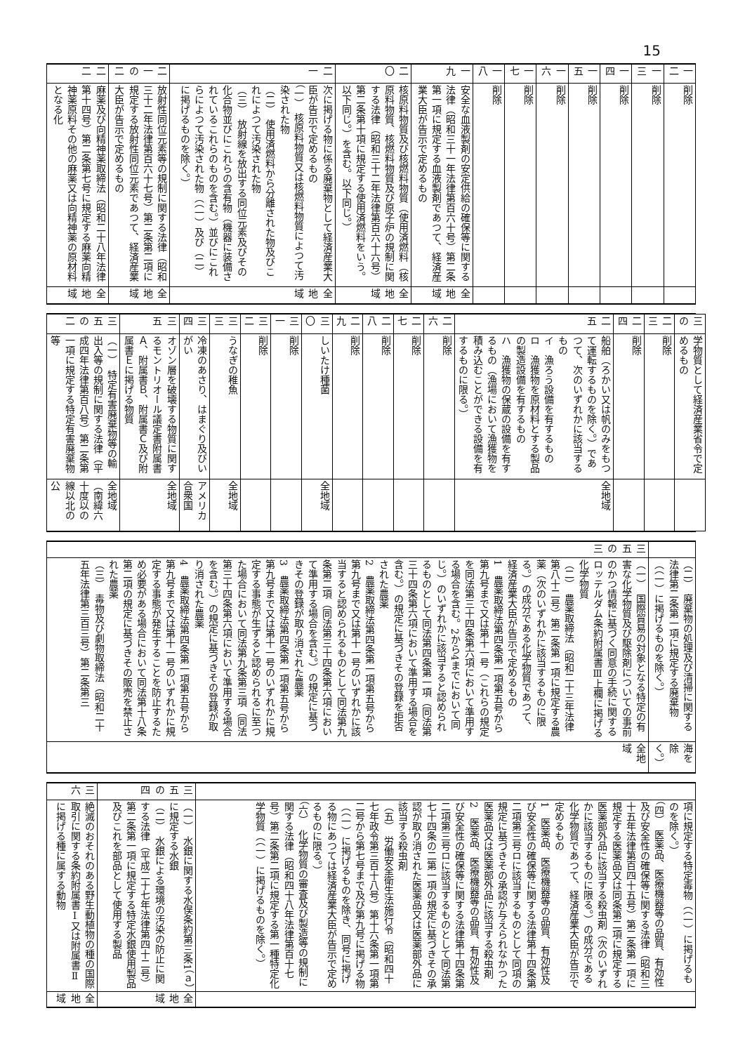15
| 一二 | 削除 | |
| 一三 | 削除 | |
| 一四 | 削除 | |
| 一五 | 削除 | |
| 一六 | 削除 | |
| 一七 | 削除 | |
| 一八 | 削除 | |
| 一九 | 安全な血液製剤の安定供給の確保等に関する法律（昭和三十一年法律第百六十号）第二条第一項に規定する血液製剤であつて、経済産業大臣が告示で定めるもの | 全地域 |
| 二〇 | 核原料物質及び核燃料物質（使用済燃料（核原料物質、核燃料物質及び原子炉の規制に関する法律（昭和三十二年法律第百六十六号）第二条第十項に規定する使用済燃料をいう。以下同じ。）を含む。以下同じ。） | 全地域 |
| 二一 | 次に掲げる物に係る廃棄物として経済産業大臣が告示で定めるもの （一） 核原料物質又は核燃料物質によつて汚染された物 （二） 使用済燃料から分離された物及びこれによつて汚染された物 （三） 放射線を放出する同位元素及びその化合物並びにこれらの含有物（機器に装備されているこれらのものを含む。）並びにこれらによつて汚染された物（（一）及び（二）に掲げるものを除く。） | 全地域 |
| 二一の二 | 放射性同位元素等の規制に関する法律（昭和三十二年法律第百六十七号）第二条第二項に規定する放射性同位元素であつて、経済産業大臣が告示で定めるもの | 全地域 |
| 二二 | 麻薬及び向精神薬取締法（昭和二十八年法律第十四号）第二条第七号に規定する麻薬向精神薬原料その他の麻薬又は向精神薬の原材料となる化 | 全地域 |
| 三の | 学物質として経済産業省令で定めるもの | |
| 二三 | 削除 | |
| 二四 | 削除 | |
| 二五 | 船舶（ろかい又は帆のみをもつて運転するものを除く。）であつて、次のいずれかに該当するもの イ 漁ろう設備を有するもの ロ 漁獲物を原材料とする製品の製造設備を有するもの ハ 漁獲物の保蔵の設備を有するもの（漁場において漁獲物を積み込むことができる設備を有するものに限る。） | 全地域 |
| 二六 | 削除 | |
| 二七 | 削除 | |
| 二八 | 削除 | |
| 二九 | 削除 | |
| 三〇 | しいたけ種菌 | 全地域 |
| 三一 | 削除 | |
| 三二 | 削除 | |
| 三三 | うなぎの稚魚 | 全地域 |
| 三四 | 冷凍のあさり、はまぐり及びいがい | アメリカ合衆国 |
| 三五 | オゾン層を破壊する物質に関するモントリオール議定書附属書Ａ、附属書Ｂ、附属書Ｃ及び附属書Ｅに掲げる物質 | 全地域 |
| 三五の二 | （一） 特定有害廃棄物等の輸出入等の規制に関する法律（平成四年法律第百八号）第二条第一項に規定する特定有害廃棄物等 | 全地域（南緯六十度以の線以北の公 |
| | （二） 廃棄物の処理及び清掃に関する法律第二条第一項に規定する廃棄物（（一）に掲げるものを除く。） | 海を除く。） |
| 三五の三 | （一） 国際貿易の対象となる特定の有害な化学物質及び駆除剤についての事前のかつ情報に基づく同意の手続に関するロッテルダム条約附属書Ⅲ上欄に掲げる化学物質 （二） 農薬取締法（昭和二十三年法律第八十二号）第二条第一項に規定する農薬（次のいずれかに該当するものに限る。）の成分である化学物質であつて、経済産業大臣が告示で定めるもの 1 農薬取締法第四条第一項第五号から第九号まで又は第十一号（これらの規定を同法第三十四条第六項において準用する場合を含む。2から4までにおいて同じ。）のいずれかに該当すると認められるものとして同法第四条第一項（同法第三十四条第六項において準用する場合を含む。）の規定に基づきその登録を拒否された農薬 2 農薬取締法第四条第一項第五号から第九号まで又は第十一号のいずれかに該当すると認められるものとして同法第九条第二項（同法第三十四条第六項において準用する場合を含む。）の規定に基づきその登録が取り消された農薬 3 農薬取締法第四条第一項第五号から第九号まで又は第十一号のいずれかに規定する事態が生ずると認められるに至つた場合において同法第九条第三項（同法第三十四条第六項において準用する場合を含む。）の規定に基づきその登録が取り消された農薬 4 農薬取締法第四条第一項第五号から第九号まで又は第十一号のいずれかに規定する事態が発生することを防止するため必要がある場合において同法第十八条第二項の規定に基づきその販売を禁止された農薬 （三） 毒物及び劇物取締法（昭和二十五年法律第三百三号）第二条第三 | 全地域 |
| | 項に規定する特定毒物（（一）に掲げるものを除く。） （四） 医薬品、医療機器等の品質、有効性及び安全性の確保等に関する法律（昭和三十五年法律第百四十五号）第二条第一項に規定する医薬品又は同条第二項に規定する医薬部外品に該当する殺虫剤（次のいずれかに該当するものに限る。）の成分である化学物質であつて、経済産業大臣が告示で定めるもの 1 医薬品、医療機器等の品質、有効性及び安全性の確保等に関する法律第十四条第二項第三号ロに該当するものとして同項の規定に基づきその承認が与えられなかつた医薬品又は医薬部外品に該当する殺虫剤 2 医薬品、医療機器等の品質、有効性及び安全性の確保等に関する法律第十四条第二項第三号ロに該当するものとして同法第七十四条の二第一項の規定に基づきその承認が取り消された医薬品又は医薬部外品に該当する殺虫剤 （五） 労働安全衛生法施行令（昭和四十七年政令第三百十八号）第十六条第一項第二号から第七号まで及び第九号に掲げる物（（一）に掲げるものを除き、同号に掲げる物にあつては経済産業大臣が告示で定めるものに限る。） （六） 化学物質の審査及び製造等の規制に関する法律（昭和四十八年法律第百十七号）第二条第二項に規定する第一種特定化学物質（（一）に掲げるものを除く。） | |
| 三五の四 | （一） 水銀に関する水俣条約第三条1（ａ）に規定する水銀 （二） 水銀による環境の汚染の防止に関する法律（平成二十七年法律第四十二号）第二条第一項に規定する特定水銀使用製品及びこれを部品として使用する製品 | 全地域 |
| 三六 | 絶滅のおそれのある野生動植物の種の国際取引に関する条約附属書Ⅰ又は附属書Ⅱに掲げる種に属する動物 | 全地域 |